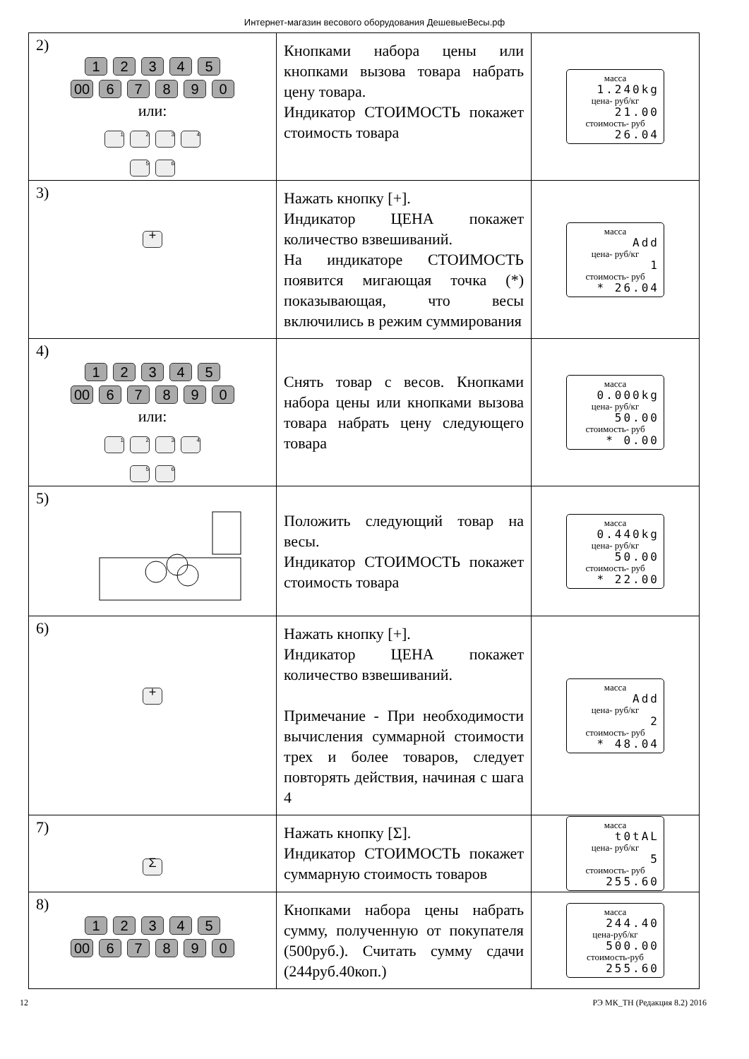Интернет-магазин весового оборудования ДешевыеВесы.рф
| 2) 1 2 3 4 5 00 6 7 8 9 0 или: 1 2 3 4 5 6 | Кнопками набора цены или кнопками вызова товара набрать цену товара. Индикатор СТОИМОСТЬ покажет стоимость товара | масса 1.240kg цена- руб/кг 21.00 стоимость- руб 26.04 |
| 3) + | Нажать кнопку [+]. Индикатор ЦЕНА покажет количество взвешиваний. На индикаторе СТОИМОСТЬ появится мигающая точка (*) показывающая, что весы включились в режим суммирования | масса Add цена- руб/кг 1 стоимость- руб * 26.04 |
| 4) 1 2 3 4 5 00 6 7 8 9 0 или: 1 2 3 4 5 6 | Снять товар с весов. Кнопками набора цены или кнопками вызова товара набрать цену следующего товара | масса 0.000kg цена- руб/кг 50.00 стоимость- руб * 0.00 |
| 5) | Положить следующий товар на весы. Индикатор СТОИМОСТЬ покажет стоимость товара | масса 0.440kg цена- руб/кг 50.00 стоимость- руб * 22.00 |
| 6) + | Нажать кнопку [+]. Индикатор ЦЕНА покажет количество взвешиваний. Примечание - При необходимости вычисления суммарной стоимости трех и более товаров, следует повторять действия, начиная с шага 4 | масса Add цена- руб/кг 2 стоимость- руб * 48.04 |
| 7) Σ | Нажать кнопку [Σ]. Индикатор СТОИМОСТЬ покажет суммарную стоимость товаров | масса t0tAL цена- руб/кг 5 стоимость- руб 255.60 |
| 8) 1 2 3 4 5 00 6 7 8 9 0 | Кнопками набора цены набрать сумму, полученную от покупателя (500руб.). Считать сумму сдачи (244руб.40коп.) | масса 244.40 цена-руб/кг 500.00 стоимость-руб 255.60 |
12 РЭ МК_ТН (Редакция 8.2) 2016